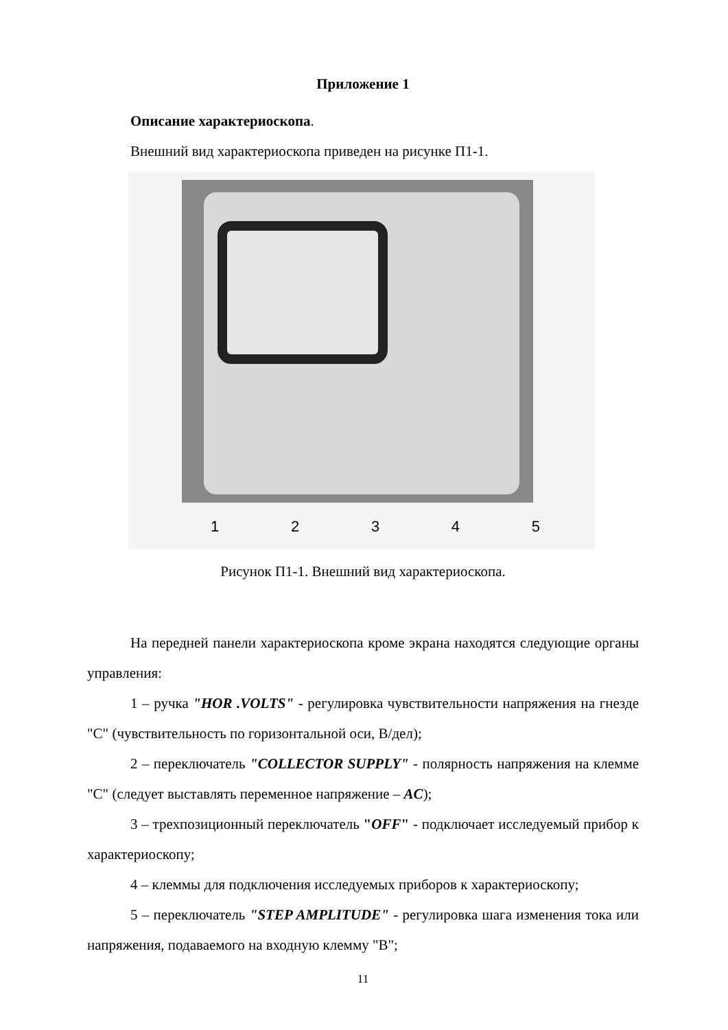Приложение 1
Описание характериоскопа.
Внешний вид характериоскопа приведен на рисунке П1-1.
1 2 3 4 5
Рисунок П1-1. Внешний вид характериоскопа.
На передней панели характериоскопа кроме экрана находятся следующие органы управления:
1 – ручка "HOR .VOLTS" - регулировка чувствительности напряжения на гнезде "С" (чувствительность по горизонтальной оси, В/дел);
2 – переключатель "COLLECTOR SUPPLY" - полярность напряжения на клемме "С" (следует выставлять переменное напряжение – AC);
3 – трехпозиционный переключатель "OFF" - подключает исследуемый прибор к характериоскопу;
4 – клеммы для подключения исследуемых приборов к характериоскопу;
5 – переключатель "STEP AMPLITUDE" - регулировка шага изменения тока или напряжения, подаваемого на входную клемму "В";
11